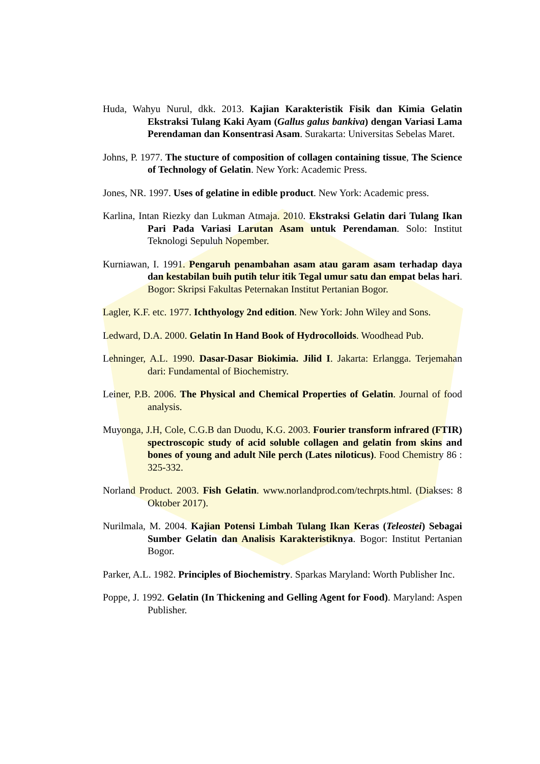Huda, Wahyu Nurul, dkk. 2013. Kajian Karakteristik Fisik dan Kimia Gelatin Ekstraksi Tulang Kaki Ayam (Gallus galus bankiva) dengan Variasi Lama Perendaman dan Konsentrasi Asam. Surakarta: Universitas Sebelas Maret.
Johns, P. 1977. The stucture of composition of collagen containing tissue, The Science of Technology of Gelatin. New York: Academic Press.
Jones, NR. 1997. Uses of gelatine in edible product. New York: Academic press.
Karlina, Intan Riezky dan Lukman Atmaja. 2010. Ekstraksi Gelatin dari Tulang Ikan Pari Pada Variasi Larutan Asam untuk Perendaman. Solo: Institut Teknologi Sepuluh Nopember.
Kurniawan, I. 1991. Pengaruh penambahan asam atau garam asam terhadap daya dan kestabilan buih putih telur itik Tegal umur satu dan empat belas hari. Bogor: Skripsi Fakultas Peternakan Institut Pertanian Bogor.
Lagler, K.F. etc. 1977. Ichthyology 2nd edition. New York: John Wiley and Sons.
Ledward, D.A. 2000. Gelatin In Hand Book of Hydrocolloids. Woodhead Pub.
Lehninger, A.L. 1990. Dasar-Dasar Biokimia. Jilid I. Jakarta: Erlangga. Terjemahan dari: Fundamental of Biochemistry.
Leiner, P.B. 2006. The Physical and Chemical Properties of Gelatin. Journal of food analysis.
Muyonga, J.H, Cole, C.G.B dan Duodu, K.G. 2003. Fourier transform infrared (FTIR) spectroscopic study of acid soluble collagen and gelatin from skins and bones of young and adult Nile perch (Lates niloticus). Food Chemistry 86 : 325-332.
Norland Product. 2003. Fish Gelatin. www.norlandprod.com/techrpts.html. (Diakses: 8 Oktober 2017).
Nurilmala, M. 2004. Kajian Potensi Limbah Tulang Ikan Keras (Teleostei) Sebagai Sumber Gelatin dan Analisis Karakteristiknya. Bogor: Institut Pertanian Bogor.
Parker, A.L. 1982. Principles of Biochemistry. Sparkas Maryland: Worth Publisher Inc.
Poppe, J. 1992. Gelatin (In Thickening and Gelling Agent for Food). Maryland: Aspen Publisher.